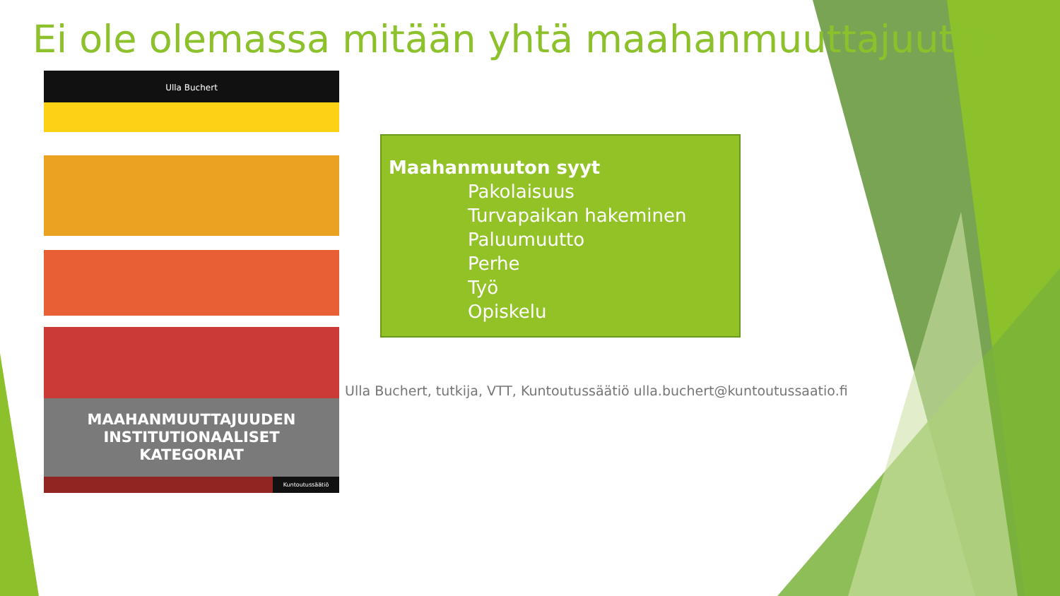Ei ole olemassa mitään yhtä maahanmuuttajuutta
Ulla Buchert
MAAHANMUUTTAJUUDEN
INSTITUTIONAALISET
KATEGORIAT
Kuntoutussäätiö
Maahanmuuton syyt
Pakolaisuus
Turvapaikan hakeminen
Paluumuutto
Perhe
Työ
Opiskelu
Ulla Buchert, tutkija, VTT, Kuntoutussäätiö ulla.buchert@kuntoutussaatio.fi